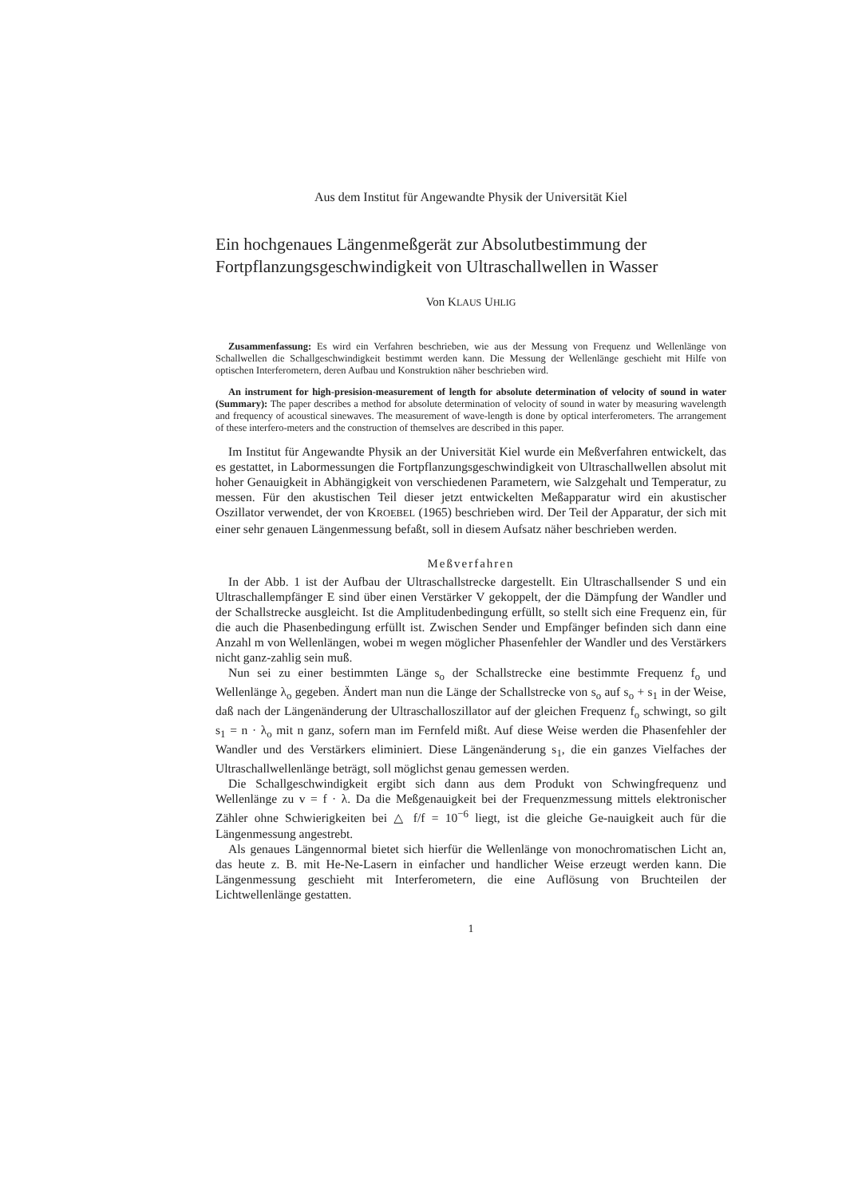Aus dem Institut für Angewandte Physik der Universität Kiel
Ein hochgenaues Längenmeßgerät zur Absolutbestimmung der Fortpflanzungsgeschwindigkeit von Ultraschallwellen in Wasser
Von KLAUS UHLIG
Zusammenfassung: Es wird ein Verfahren beschrieben, wie aus der Messung von Frequenz und Wellenlänge von Schallwellen die Schallgeschwindigkeit bestimmt werden kann. Die Messung der Wellenlänge geschieht mit Hilfe von optischen Interferometern, deren Aufbau und Konstruktion näher beschrieben wird.
An instrument for high-presision-measurement of length for absolute determination of velocity of sound in water (Summary): The paper describes a method for absolute determination of velocity of sound in water by measuring wavelength and frequency of acoustical sinewaves. The measurement of wave-length is done by optical interferometers. The arrangement of these interfero-meters and the construction of themselves are described in this paper.
Im Institut für Angewandte Physik an der Universität Kiel wurde ein Meßverfahren entwickelt, das es gestattet, in Labormessungen die Fortpflanzungsgeschwindigkeit von Ultraschallwellen absolut mit hoher Genauigkeit in Abhängigkeit von verschiedenen Parametern, wie Salzgehalt und Temperatur, zu messen. Für den akustischen Teil dieser jetzt entwickelten Meßapparatur wird ein akustischer Oszillator verwendet, der von KROEBEL (1965) beschrieben wird. Der Teil der Apparatur, der sich mit einer sehr genauen Längenmessung befaßt, soll in diesem Aufsatz näher beschrieben werden.
Meßverfahren
In der Abb. 1 ist der Aufbau der Ultraschallstrecke dargestellt. Ein Ultraschallsender S und ein Ultraschallempfänger E sind über einen Verstärker V gekoppelt, der die Dämpfung der Wandler und der Schallstrecke ausgleicht. Ist die Amplitudenbedingung erfüllt, so stellt sich eine Frequenz ein, für die auch die Phasenbedingung erfüllt ist. Zwischen Sender und Empfänger befinden sich dann eine Anzahl m von Wellenlängen, wobei m wegen möglicher Phasenfehler der Wandler und des Verstärkers nicht ganz-zahlig sein muß.
Nun sei zu einer bestimmten Länge s<sub>o</sub> der Schallstrecke eine bestimmte Frequenz f<sub>o</sub> und Wellenlänge λ<sub>o</sub> gegeben. Ändert man nun die Länge der Schallstrecke von s<sub>o</sub> auf s<sub>o</sub> + s<sub>1</sub> in der Weise, daß nach der Längenänderung der Ultraschalloszillator auf der gleichen Frequenz f<sub>o</sub> schwingt, so gilt s<sub>1</sub> = n · λ<sub>o</sub> mit n ganz, sofern man im Fernfeld mißt. Auf diese Weise werden die Phasenfehler der Wandler und des Verstärkers eliminiert. Diese Längenänderung s<sub>1</sub>, die ein ganzes Vielfaches der Ultraschallwellenlänge beträgt, soll möglichst genau gemessen werden.
Die Schallgeschwindigkeit ergibt sich dann aus dem Produkt von Schwingfrequenz und Wellenlänge zu v = f · λ. Da die Meßgenauigkeit bei der Frequenzmessung mittels elektronischer Zähler ohne Schwierigkeiten bei △ f/f = 10<sup>−6</sup> liegt, ist die gleiche Ge-nauigkeit auch für die Längenmessung angestrebt.
Als genaues Längennormal bietet sich hierfür die Wellenlänge von monochromatischen Licht an, das heute z. B. mit He-Ne-Lasern in einfacher und handlicher Weise erzeugt werden kann. Die Längenmessung geschieht mit Interferometern, die eine Auflösung von Bruchteilen der Lichtwellenlänge gestatten.
1